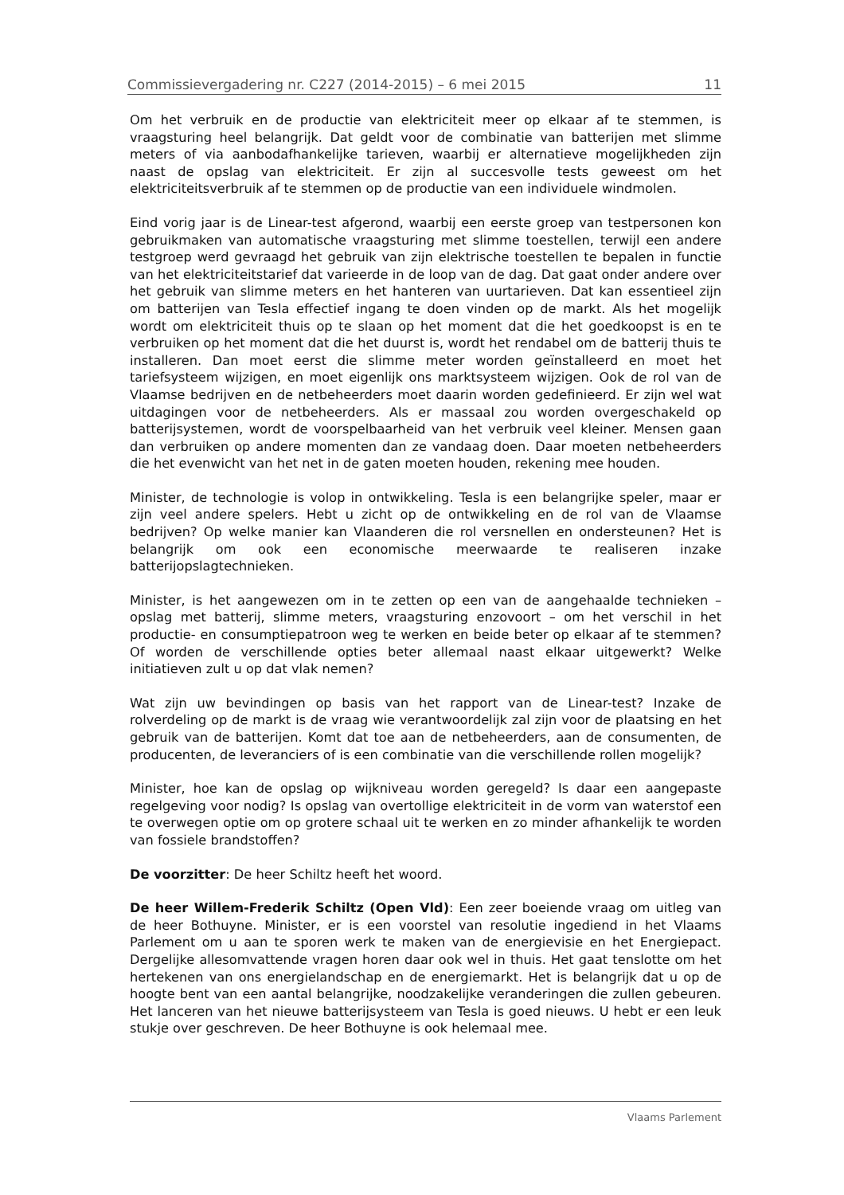Commissievergadering nr. C227 (2014-2015) – 6 mei 2015 11
Om het verbruik en de productie van elektriciteit meer op elkaar af te stemmen, is vraagsturing heel belangrijk. Dat geldt voor de combinatie van batterijen met slimme meters of via aanbodafhankelijke tarieven, waarbij er alternatieve mogelijkheden zijn naast de opslag van elektriciteit. Er zijn al succesvolle tests geweest om het elektriciteitsverbruik af te stemmen op de productie van een individuele windmolen.
Eind vorig jaar is de Linear-test afgerond, waarbij een eerste groep van testpersonen kon gebruikmaken van automatische vraagsturing met slimme toestellen, terwijl een andere testgroep werd gevraagd het gebruik van zijn elektrische toestellen te bepalen in functie van het elektriciteitstarief dat varieerde in de loop van de dag. Dat gaat onder andere over het gebruik van slimme meters en het hanteren van uurtarieven. Dat kan essentieel zijn om batterijen van Tesla effectief ingang te doen vinden op de markt. Als het mogelijk wordt om elektriciteit thuis op te slaan op het moment dat die het goedkoopst is en te verbruiken op het moment dat die het duurst is, wordt het rendabel om de batterij thuis te installeren. Dan moet eerst die slimme meter worden geïnstalleerd en moet het tariefsysteem wijzigen, en moet eigenlijk ons marktsysteem wijzigen. Ook de rol van de Vlaamse bedrijven en de netbeheerders moet daarin worden gedefinieerd. Er zijn wel wat uitdagingen voor de netbeheerders. Als er massaal zou worden overgeschakeld op batterijsystemen, wordt de voorspelbaarheid van het verbruik veel kleiner. Mensen gaan dan verbruiken op andere momenten dan ze vandaag doen. Daar moeten netbeheerders die het evenwicht van het net in de gaten moeten houden, rekening mee houden.
Minister, de technologie is volop in ontwikkeling. Tesla is een belangrijke speler, maar er zijn veel andere spelers. Hebt u zicht op de ontwikkeling en de rol van de Vlaamse bedrijven? Op welke manier kan Vlaanderen die rol versnellen en ondersteunen? Het is belangrijk om ook een economische meerwaarde te realiseren inzake batterijopslagtechnieken.
Minister, is het aangewezen om in te zetten op een van de aangehaalde technieken – opslag met batterij, slimme meters, vraagsturing enzovoort – om het verschil in het productie- en consumptiepatroon weg te werken en beide beter op elkaar af te stemmen? Of worden de verschillende opties beter allemaal naast elkaar uitgewerkt? Welke initiatieven zult u op dat vlak nemen?
Wat zijn uw bevindingen op basis van het rapport van de Linear-test? Inzake de rolverdeling op de markt is de vraag wie verantwoordelijk zal zijn voor de plaatsing en het gebruik van de batterijen. Komt dat toe aan de netbeheerders, aan de consumenten, de producenten, de leveranciers of is een combinatie van die verschillende rollen mogelijk?
Minister, hoe kan de opslag op wijkniveau worden geregeld? Is daar een aangepaste regelgeving voor nodig? Is opslag van overtollige elektriciteit in de vorm van waterstof een te overwegen optie om op grotere schaal uit te werken en zo minder afhankelijk te worden van fossiele brandstoffen?
De voorzitter: De heer Schiltz heeft het woord.
De heer Willem-Frederik Schiltz (Open Vld): Een zeer boeiende vraag om uitleg van de heer Bothuyne. Minister, er is een voorstel van resolutie ingediend in het Vlaams Parlement om u aan te sporen werk te maken van de energievisie en het Energiepact. Dergelijke allesomvattende vragen horen daar ook wel in thuis. Het gaat tenslotte om het hertekenen van ons energielandschap en de energiemarkt. Het is belangrijk dat u op de hoogte bent van een aantal belangrijke, noodzakelijke veranderingen die zullen gebeuren. Het lanceren van het nieuwe batterijsysteem van Tesla is goed nieuws. U hebt er een leuk stukje over geschreven. De heer Bothuyne is ook helemaal mee.
Vlaams Parlement